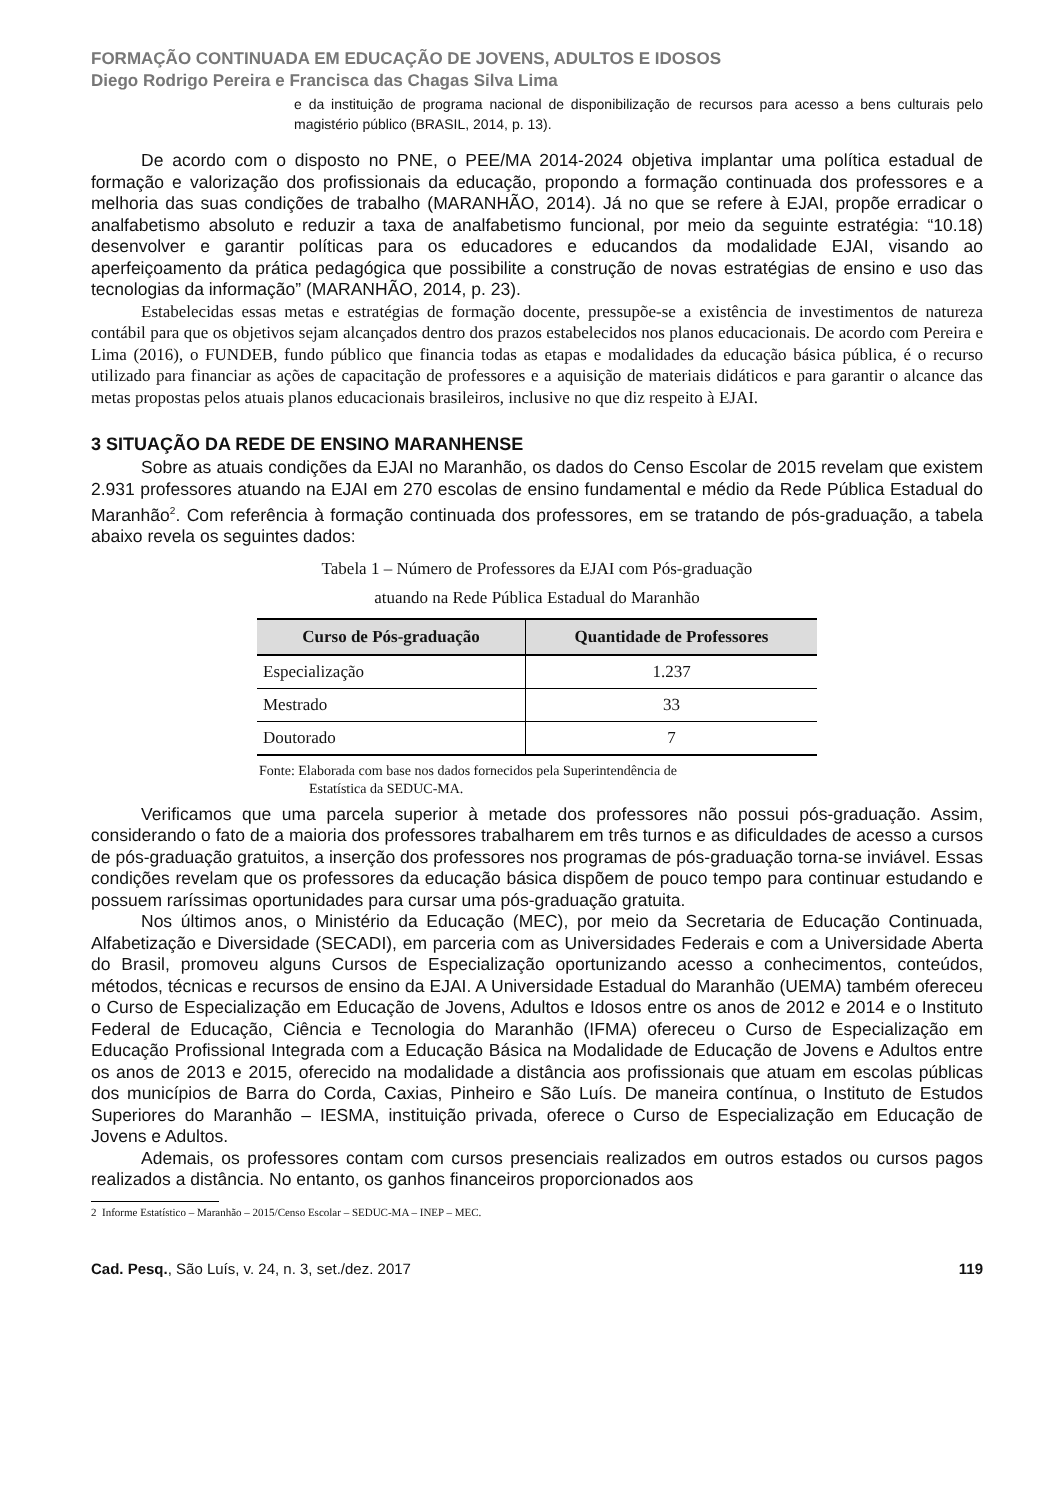FORMAÇÃO CONTINUADA EM EDUCAÇÃO DE JOVENS, ADULTOS E IDOSOS
Diego Rodrigo Pereira e Francisca das Chagas Silva Lima
e da instituição de programa nacional de disponibilização de recursos para acesso a bens culturais pelo magistério público (BRASIL, 2014, p. 13).
De acordo com o disposto no PNE, o PEE/MA 2014-2024 objetiva implantar uma política estadual de formação e valorização dos profissionais da educação, propondo a formação continuada dos professores e a melhoria das suas condições de trabalho (MARANHÃO, 2014). Já no que se refere à EJAI, propõe erradicar o analfabetismo absoluto e reduzir a taxa de analfabetismo funcional, por meio da seguinte estratégia: “10.18) desenvolver e garantir políticas para os educadores e educandos da modalidade EJAI, visando ao aperfeiçoamento da prática pedagógica que possibilite a construção de novas estratégias de ensino e uso das tecnologias da informação” (MARANHÃO, 2014, p. 23).
Estabelecidas essas metas e estratégias de formação docente, pressupõe-se a existência de investimentos de natureza contábil para que os objetivos sejam alcançados dentro dos prazos estabelecidos nos planos educacionais. De acordo com Pereira e Lima (2016), o FUNDEB, fundo público que financia todas as etapas e modalidades da educação básica pública, é o recurso utilizado para financiar as ações de capacitação de professores e a aquisição de materiais didáticos e para garantir o alcance das metas propostas pelos atuais planos educacionais brasileiros, inclusive no que diz respeito à EJAI.
3 SITUAÇÃO DA REDE DE ENSINO MARANHENSE
Sobre as atuais condições da EJAI no Maranhão, os dados do Censo Escolar de 2015 revelam que existem 2.931 professores atuando na EJAI em 270 escolas de ensino fundamental e médio da Rede Pública Estadual do Maranhão<sup>2</sup>. Com referência à formação continuada dos professores, em se tratando de pós-graduação, a tabela abaixo revela os seguintes dados:
Tabela 1 – Número de Professores da EJAI com Pós-graduação
atuando na Rede Pública Estadual do Maranhão
| Curso de Pós-graduação | Quantidade de Professores |
| --- | --- |
| Especialização | 1.237 |
| Mestrado | 33 |
| Doutorado | 7 |
Fonte: Elaborada com base nos dados fornecidos pela Superintendência de
Estatística da SEDUC-MA.
Verificamos que uma parcela superior à metade dos professores não possui pós-graduação. Assim, considerando o fato de a maioria dos professores trabalharem em três turnos e as dificuldades de acesso a cursos de pós-graduação gratuitos, a inserção dos professores nos programas de pós-graduação torna-se inviável. Essas condições revelam que os professores da educação básica dispõem de pouco tempo para continuar estudando e possuem raríssimas oportunidades para cursar uma pós-graduação gratuita.
Nos últimos anos, o Ministério da Educação (MEC), por meio da Secretaria de Educação Continuada, Alfabetização e Diversidade (SECADI), em parceria com as Universidades Federais e com a Universidade Aberta do Brasil, promoveu alguns Cursos de Especialização oportunizando acesso a conhecimentos, conteúdos, métodos, técnicas e recursos de ensino da EJAI. A Universidade Estadual do Maranhão (UEMA) também ofereceu o Curso de Especialização em Educação de Jovens, Adultos e Idosos entre os anos de 2012 e 2014 e o Instituto Federal de Educação, Ciência e Tecnologia do Maranhão (IFMA) ofereceu o Curso de Especialização em Educação Profissional Integrada com a Educação Básica na Modalidade de Educação de Jovens e Adultos entre os anos de 2013 e 2015, oferecido na modalidade a distância aos profissionais que atuam em escolas públicas dos municípios de Barra do Corda, Caxias, Pinheiro e São Luís. De maneira contínua, o Instituto de Estudos Superiores do Maranhão – IESMA, instituição privada, oferece o Curso de Especialização em Educação de Jovens e Adultos.
Ademais, os professores contam com cursos presenciais realizados em outros estados ou cursos pagos realizados a distância. No entanto, os ganhos financeiros proporcionados aos
2 Informe Estatístico – Maranhão – 2015/Censo Escolar – SEDUC-MA – INEP – MEC.
Cad. Pesq., São Luís, v. 24, n. 3, set./dez. 2017 119